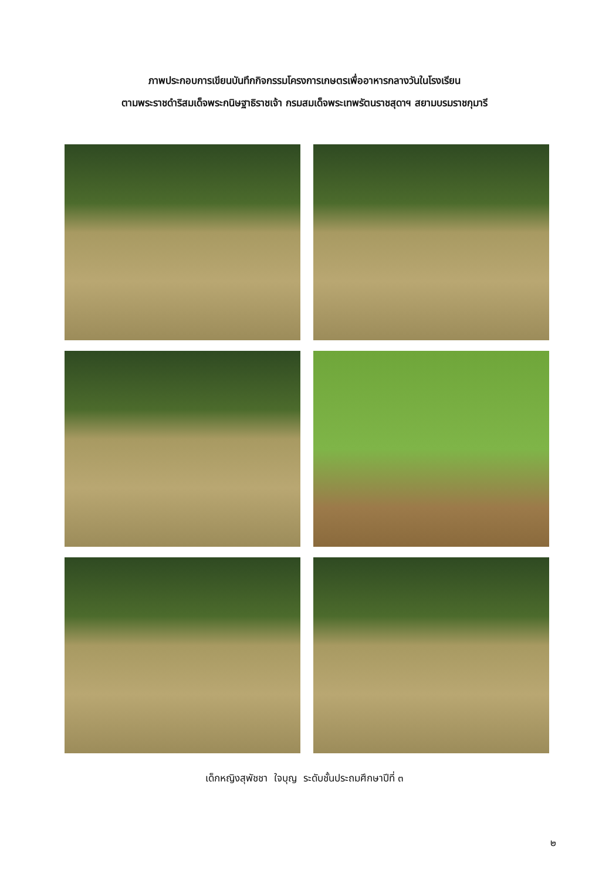ภาพประกอบการเขียนบันทึกกิจกรรมโครงการเกษตรเพื่ออาหารกลางวันในโรงเรียน
ตามพระราชดำริสมเด็จพระกนิษฐาธิราชเจ้า กรมสมเด็จพระเทพรัตนราชสุดาฯ สยามบรมราชกุมารี
เด็กหญิงสุพัชชา ใจบุญ ระดับชั้นประถมศึกษาปีที่ ๓
๒